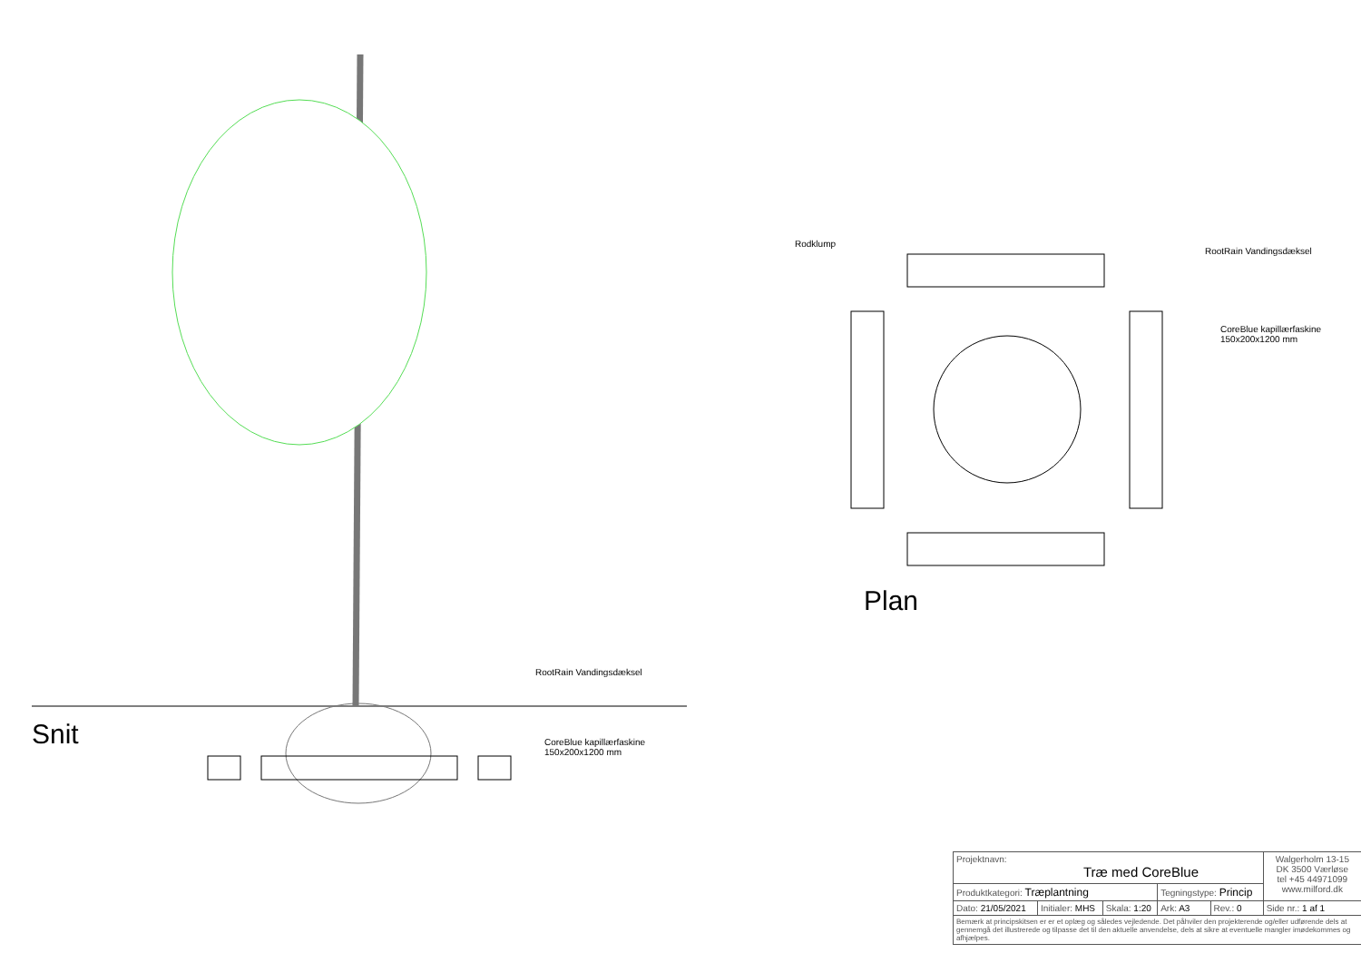RootRain Vandingsdæksel
Snit
CoreBlue kapillærfaskine
150x200x1200 mm
Rodklump
RootRain Vandingsdæksel
CoreBlue kapillærfaskine
150x200x1200 mm
Plan
| Projektnavn: Træ med CoreBlue | | | | | Walgerholm 13-15 DK 3500 Værløse tel +45 44971099 www.milford.dk |
| Produktkategori: Træplantning | | | Tegningstype: Princip | | |
| Dato: 21/05/2021 | Initialer: MHS | Skala: 1:20 | Ark: A3 | Rev.: 0 | Side nr.: 1 af 1 |
| Bemærk at principskitsen er er et oplæg og således vejledende. Det påhviler den projekterende og/eller udførende dels at gennemgå det illustrerede og tilpasse det til den aktuelle anvendelse, dels at sikre at eventuelle mangler imødekommes og afhjælpes. | | | | | |